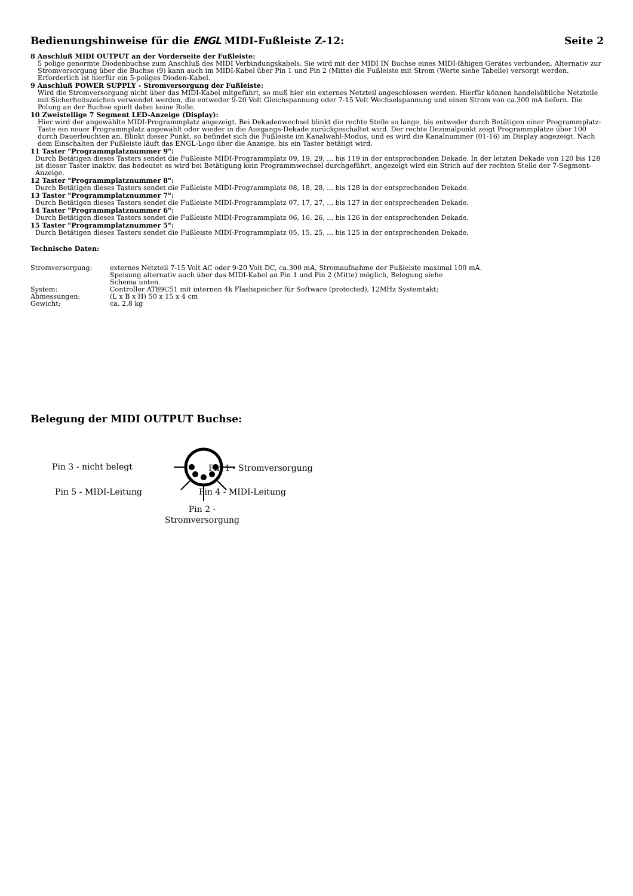Bedienungshinweise für die ENGL MIDI-Fußleiste Z-12: Seite 2
8 Anschluß MIDI OUTPUT an der Vorderseite der Fußleiste:
5 polige genormte Diodenbuchse zum Anschluß des MIDI Verbindungskabels. Sie wird mit der MIDI IN Buchse eines MIDI-fähigen Gerätes verbunden. Alternativ zur Stromversorgung über die Buchse (9) kann auch im MIDI-Kabel über Pin 1 und Pin 2 (Mitte) die Fußleiste mit Strom (Werte siehe Tabelle) versorgt werden. Erforderlich ist hierfür ein 5-poliges Dioden-Kabel.
9 Anschluß POWER SUPPLY - Stromversorgung der Fußleiste:
Wird die Stromversorgung nicht über das MIDI-Kabel mitgeführt, so muß hier ein externes Netzteil angeschlossen werden. Hierfür können handelsübliche Netzteile mit Sicherheitszeichen verwendet werden, die entweder 9-20 Volt Gleichspannung oder 7-15 Volt Wechselspannung und einen Strom von ca.300 mA liefern. Die Polung an der Buchse spielt dabei keine Rolle.
10 Zweistellige 7 Segment LED-Anzeige (Display):
Hier wird der angewählte MIDI-Programmplatz angezeigt. Bei Dekadenwechsel blinkt die rechte Stelle so lange, bis entweder durch Betätigen einer Programmplatz-Taste ein neuer Programmplatz angewählt oder wieder in die Ausgangs-Dekade zurückgeschaltet wird. Der rechte Dezimalpunkt zeigt Programmplätze über 100 durch Dauerleuchten an. Blinkt dieser Punkt, so befindet sich die Fußleiste im Kanalwahl-Modus, und es wird die Kanalnummer (01-16) im Display angezeigt. Nach dem Einschalten der Fußleiste läuft das ENGL-Logo über die Anzeige, bis ein Taster betätigt wird.
11 Taster "Programmplatznummer 9":
Durch Betätigen dieses Tasters sendet die Fußleiste MIDI-Programmplatz 09, 19, 29, ... bis 119 in der entsprechenden Dekade. In der letzten Dekade von 120 bis 128 ist dieser Taster inaktiv, das bedeutet es wird bei Betätigung kein Programmwechsel durchgeführt, angezeigt wird ein Strich auf der rechten Stelle der 7-Segment-Anzeige.
12 Taster "Programmplatznummer 8":
Durch Betätigen dieses Tasters sendet die Fußleiste MIDI-Programmplatz 08, 18, 28, ... bis 128 in der entsprechenden Dekade.
13 Taster "Programmplatznummer 7":
Durch Betätigen dieses Tasters sendet die Fußleiste MIDI-Programmplatz 07, 17, 27, ... bis 127 in der entsprechenden Dekade.
14 Taster "Programmplatznummer 6":
Durch Betätigen dieses Tasters sendet die Fußleiste MIDI-Programmplatz 06, 16, 26, ... bis 126 in der entsprechenden Dekade.
15 Taster "Programmplatznummer 5":
Durch Betätigen dieses Tasters sendet die Fußleiste MIDI-Programmplatz 05, 15, 25, ... bis 125 in der entsprechenden Dekade.
Technische Daten:
| Stromversorgung: | externes Netzteil 7-15 Volt AC oder 9-20 Volt DC, ca.300 mA, Stromaufnahme der Fußleiste maximal 100 mA. Speisung alternativ auch über das MIDI-Kabel an Pin 1 und Pin 2 (Mitte) möglich, Belegung siehe Schema unten. |
| System: | Controller AT89C51 mit internen 4k Flashspeicher für Software (protected), 12MHz Systemtakt; |
| Abmessungen: | (L x B x H) 50 x 15 x 4 cm |
| Gewicht: | ca. 2,8 kg |
Belegung der MIDI OUTPUT Buchse:
Pin 3 - nicht belegt Pin 1 - Stromversorgung
Pin 5 - MIDI-Leitung Pin 4 - MIDI-Leitung
Pin 2 -
Stromversorgung